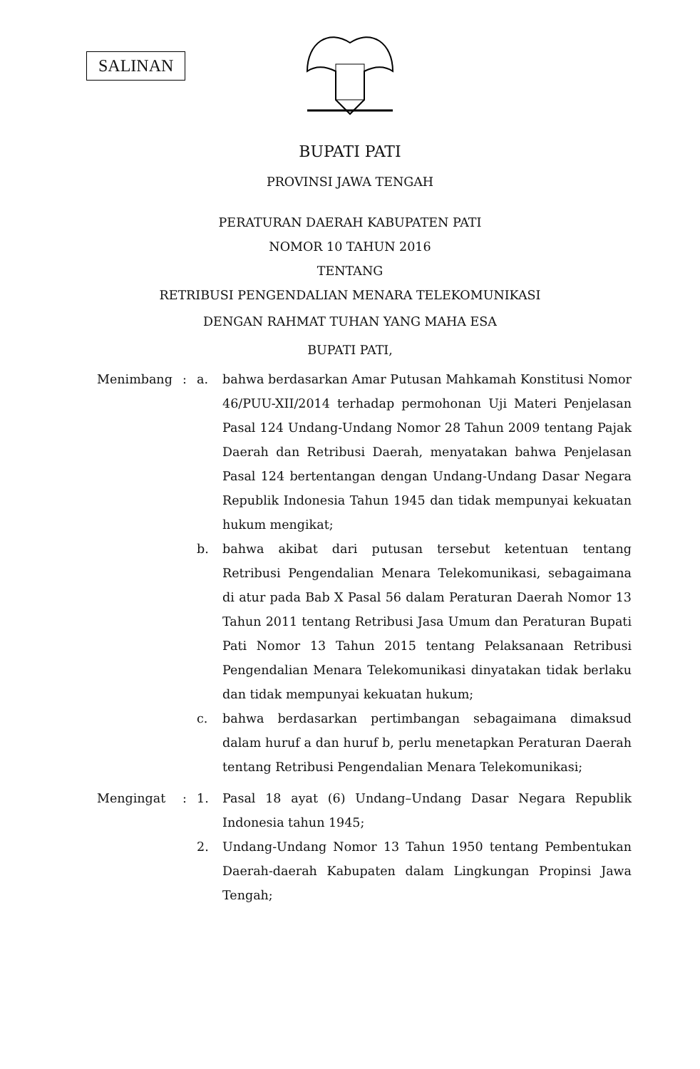SALINAN
BUPATI PATI
PROVINSI JAWA TENGAH
PERATURAN DAERAH KABUPATEN PATI
NOMOR 10 TAHUN 2016
TENTANG
RETRIBUSI PENGENDALIAN MENARA TELEKOMUNIKASI
DENGAN RAHMAT TUHAN YANG MAHA ESA
BUPATI PATI,
| Menimbang | : | a. | bahwa berdasarkan Amar Putusan Mahkamah Konstitusi Nomor 46/PUU-XII/2014 terhadap permohonan Uji Materi Penjelasan Pasal 124 Undang-Undang Nomor 28 Tahun 2009 tentang Pajak Daerah dan Retribusi Daerah, menyatakan bahwa Penjelasan Pasal 124 bertentangan dengan Undang-Undang Dasar Negara Republik Indonesia Tahun 1945 dan tidak mempunyai kekuatan hukum mengikat; |
| | | b. | bahwa akibat dari putusan tersebut ketentuan tentang Retribusi Pengendalian Menara Telekomunikasi, sebagaimana di atur pada Bab X Pasal 56 dalam Peraturan Daerah Nomor 13 Tahun 2011 tentang Retribusi Jasa Umum dan Peraturan Bupati Pati Nomor 13 Tahun 2015 tentang Pelaksanaan Retribusi Pengendalian Menara Telekomunikasi dinyatakan tidak berlaku dan tidak mempunyai kekuatan hukum; |
| | | c. | bahwa berdasarkan pertimbangan sebagaimana dimaksud dalam huruf a dan huruf b, perlu menetapkan Peraturan Daerah tentang Retribusi Pengendalian Menara Telekomunikasi; |
| Mengingat | : | 1. | Pasal 18 ayat (6) Undang–Undang Dasar Negara Republik Indonesia tahun 1945; |
| | | 2. | Undang-Undang Nomor 13 Tahun 1950 tentang Pembentukan Daerah-daerah Kabupaten dalam Lingkungan Propinsi Jawa Tengah; |